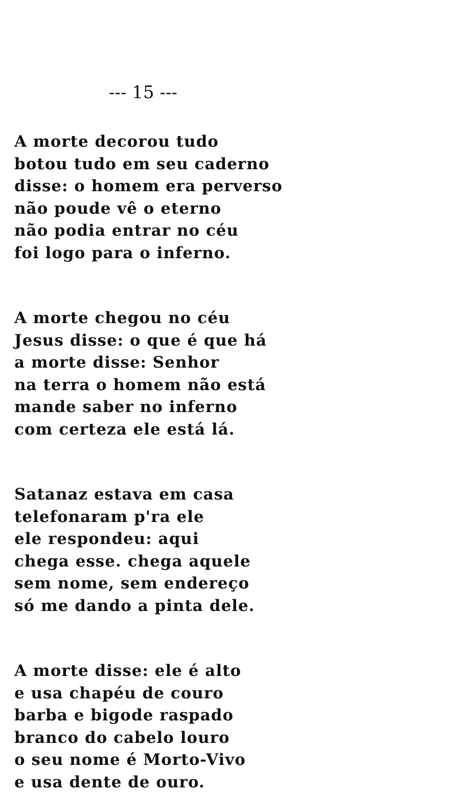--- 15 ---
A morte decorou tudo
botou tudo em seu caderno
disse: o homem era perverso
não poude vê o eterno
não podia entrar no céu
foi logo para o inferno.
A morte chegou no céu
Jesus disse: o que é que há
a morte disse: Senhor
na terra o homem não está
mande saber no inferno
com certeza ele está lá.
Satanaz estava em casa
telefonaram p'ra ele
ele respondeu: aqui
chega esse. chega aquele
sem nome, sem endereço
só me dando a pinta dele.
A morte disse: ele é alto
e usa chapéu de couro
barba e bigode raspado
branco do cabelo louro
o seu nome é Morto-Vivo
e usa dente de ouro.